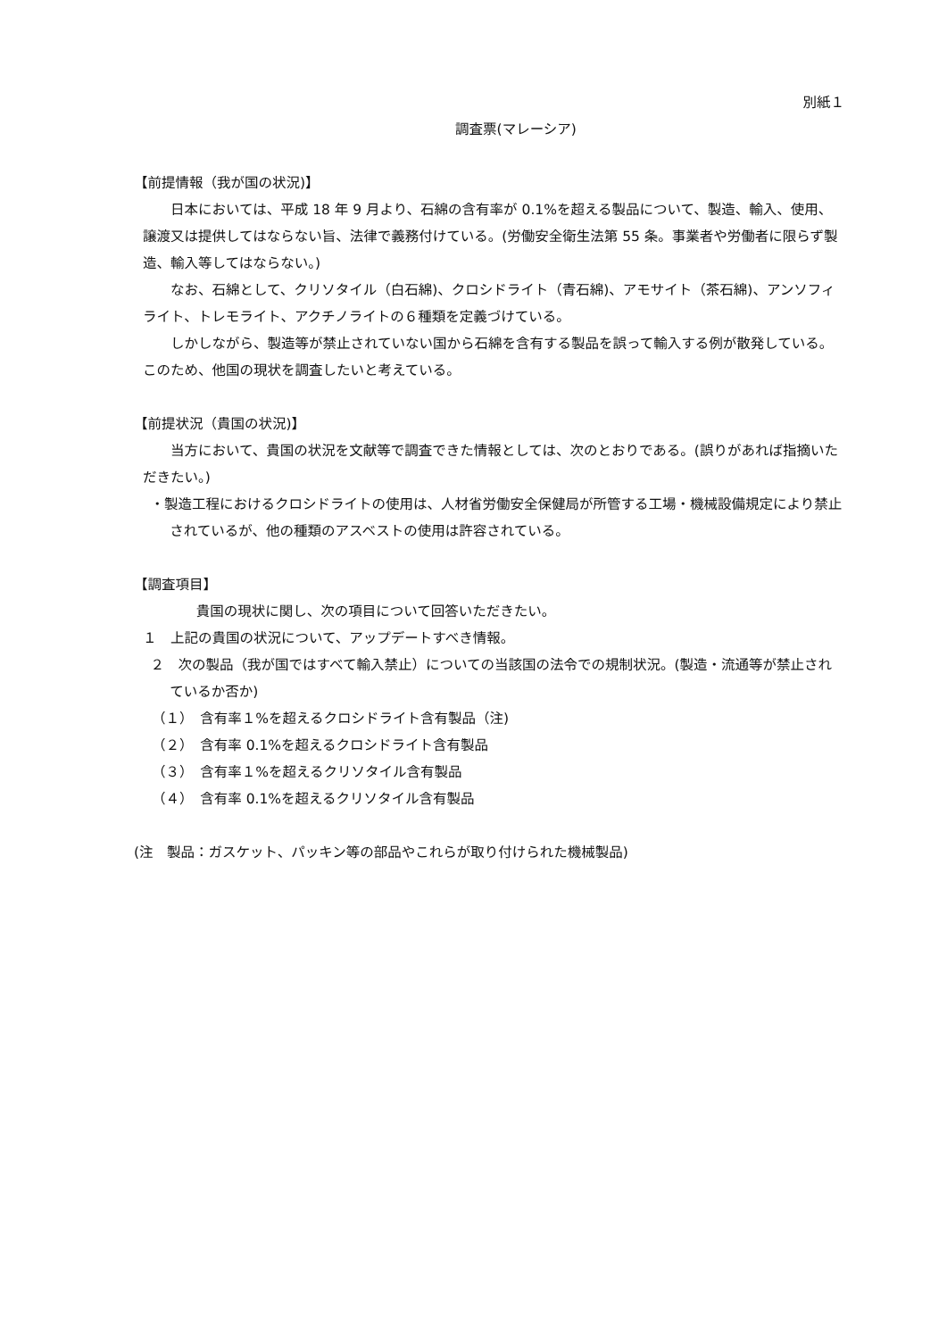別紙１
調査票(マレーシア)
【前提情報（我が国の状況)】
日本においては、平成 18 年 9 月より、石綿の含有率が 0.1%を超える製品について、製造、輸入、使用、譲渡又は提供してはならない旨、法律で義務付けている。(労働安全衛生法第 55 条。事業者や労働者に限らず製造、輸入等してはならない。)
なお、石綿として、クリソタイル（白石綿)、クロシドライト（青石綿)、アモサイト（茶石綿)、アンソフィライト、トレモライト、アクチノライトの６種類を定義づけている。
しかしながら、製造等が禁止されていない国から石綿を含有する製品を誤って輸入する例が散発している。このため、他国の現状を調査したいと考えている。
【前提状況（貴国の状況)】
当方において、貴国の状況を文献等で調査できた情報としては、次のとおりである。(誤りがあれば指摘いただきたい。)
・製造工程におけるクロシドライトの使用は、人材省労働安全保健局が所管する工場・機械設備規定により禁止されているが、他の種類のアスベストの使用は許容されている。
【調査項目】
貴国の現状に関し、次の項目について回答いただきたい。
１　上記の貴国の状況について、アップデートすべき情報。
２　次の製品（我が国ではすべて輸入禁止）についての当該国の法令での規制状況。(製造・流通等が禁止されているか否か)
（１）　含有率１%を超えるクロシドライト含有製品（注)
（２）　含有率 0.1%を超えるクロシドライト含有製品
（３）　含有率１%を超えるクリソタイル含有製品
（４）　含有率 0.1%を超えるクリソタイル含有製品
(注　製品：ガスケット、パッキン等の部品やこれらが取り付けられた機械製品)